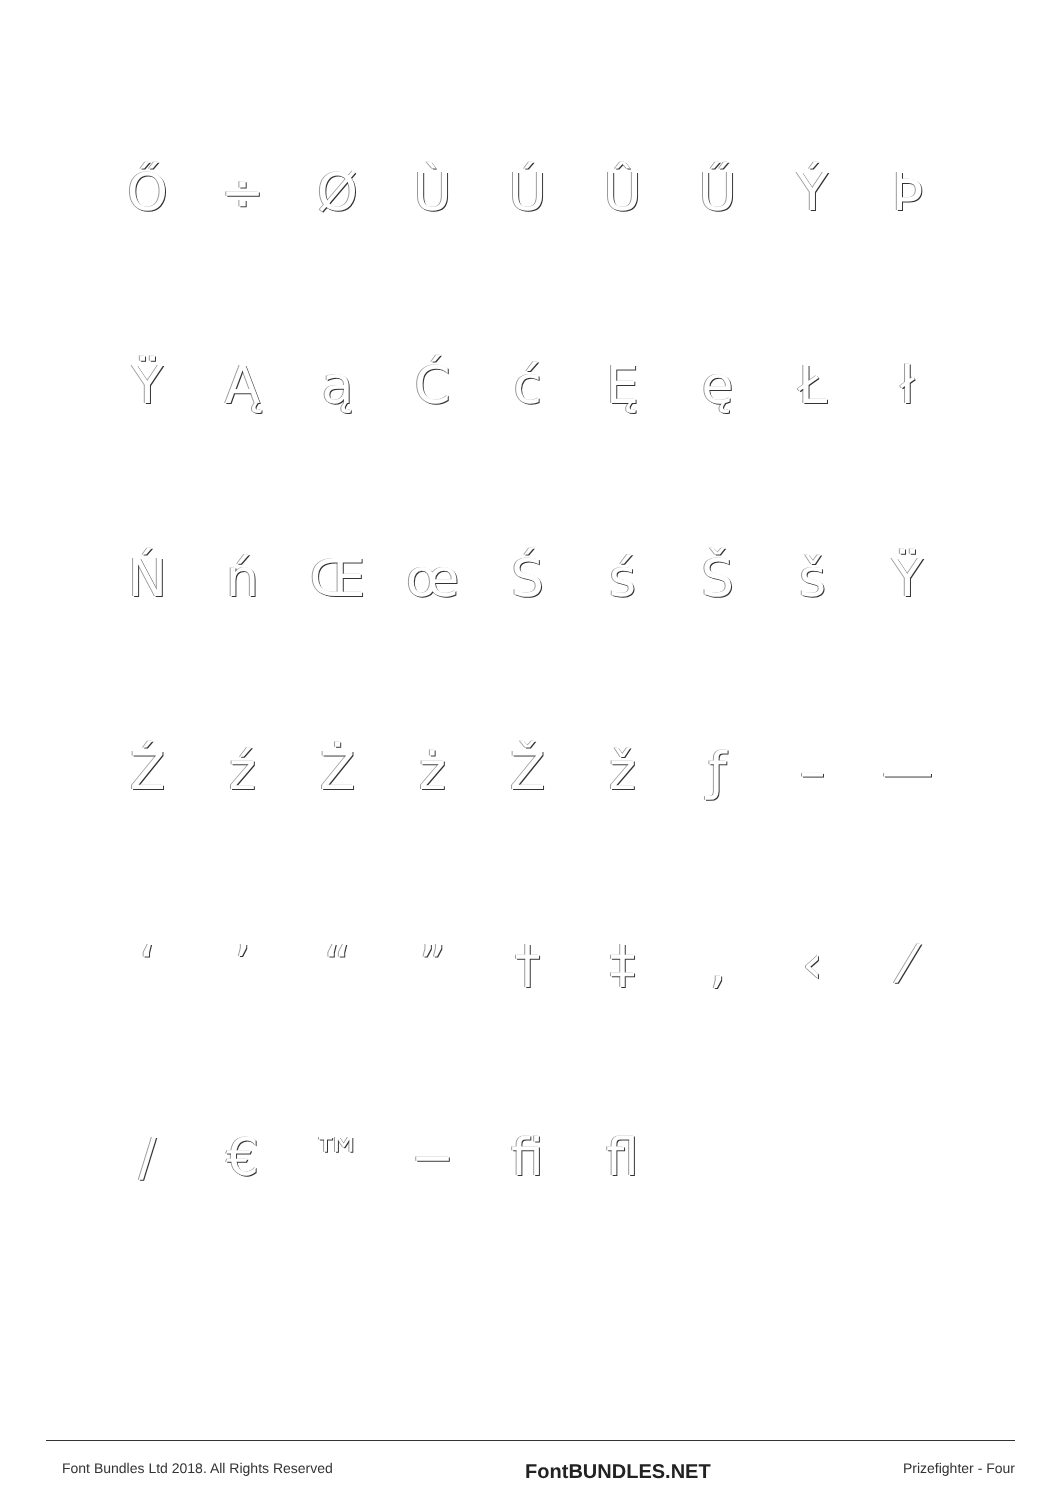| Ő | ÷ | Ø | Ù | Ú | Û | Ű | Ý | Þ |
| Ÿ | Ą | ą | Ć | ć | Ę | ę | Ł | ł |
| Ń | ń | Œ | œ | Ś | ś | Š | š | Ÿ |
| Ź | ź | Ż | ż | Ž | ž | ƒ | – | — |
| ‘ | ’ | “ | ” | † | ‡ | ‚ | ‹ | ⁄ |
| / | € | ™ | − | ﬁ | ﬂ | | | |
Font Bundles Ltd 2018. All Rights Reserved FontBUNDLES.NET Prizefighter - Four